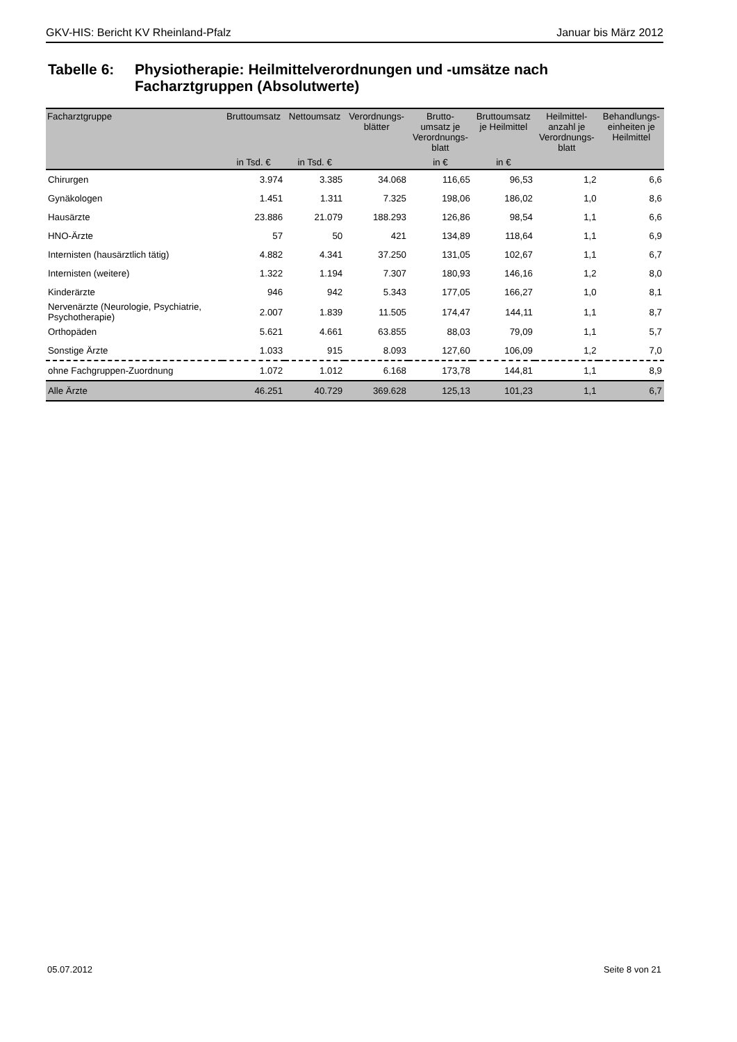GKV-HIS: Bericht KV Rheinland-Pfalz Januar bis März 2012
Tabelle 6:
Physiotherapie: Heilmittelverordnungen und -umsätze nach
Facharztgruppen (Absolutwerte)
| Facharztgruppe | Bruttoumsatz | Nettoumsatz | Verordnungs- blätter | Brutto- umsatz je Verordnungs- blatt | Bruttoumsatz je Heilmittel | Heilmittel- anzahl je Verordnungs- blatt | Behandlungs- einheiten je Heilmittel |
| --- | --- | --- | --- | --- | --- | --- | --- |
| | in Tsd. € | in Tsd. € | | in € | in € | | |
| Chirurgen | 3.974 | 3.385 | 34.068 | 116,65 | 96,53 | 1,2 | 6,6 |
| Gynäkologen | 1.451 | 1.311 | 7.325 | 198,06 | 186,02 | 1,0 | 8,6 |
| Hausärzte | 23.886 | 21.079 | 188.293 | 126,86 | 98,54 | 1,1 | 6,6 |
| HNO-Ärzte | 57 | 50 | 421 | 134,89 | 118,64 | 1,1 | 6,9 |
| Internisten (hausärztlich tätig) | 4.882 | 4.341 | 37.250 | 131,05 | 102,67 | 1,1 | 6,7 |
| Internisten (weitere) | 1.322 | 1.194 | 7.307 | 180,93 | 146,16 | 1,2 | 8,0 |
| Kinderärzte | 946 | 942 | 5.343 | 177,05 | 166,27 | 1,0 | 8,1 |
| Nervenärzte (Neurologie, Psychiatrie, Psychotherapie) | 2.007 | 1.839 | 11.505 | 174,47 | 144,11 | 1,1 | 8,7 |
| Orthopäden | 5.621 | 4.661 | 63.855 | 88,03 | 79,09 | 1,1 | 5,7 |
| Sonstige Ärzte | 1.033 | 915 | 8.093 | 127,60 | 106,09 | 1,2 | 7,0 |
| ohne Fachgruppen-Zuordnung | 1.072 | 1.012 | 6.168 | 173,78 | 144,81 | 1,1 | 8,9 |
| Alle Ärzte | 46.251 | 40.729 | 369.628 | 125,13 | 101,23 | 1,1 | 6,7 |
05.07.2012 Seite 8 von 21